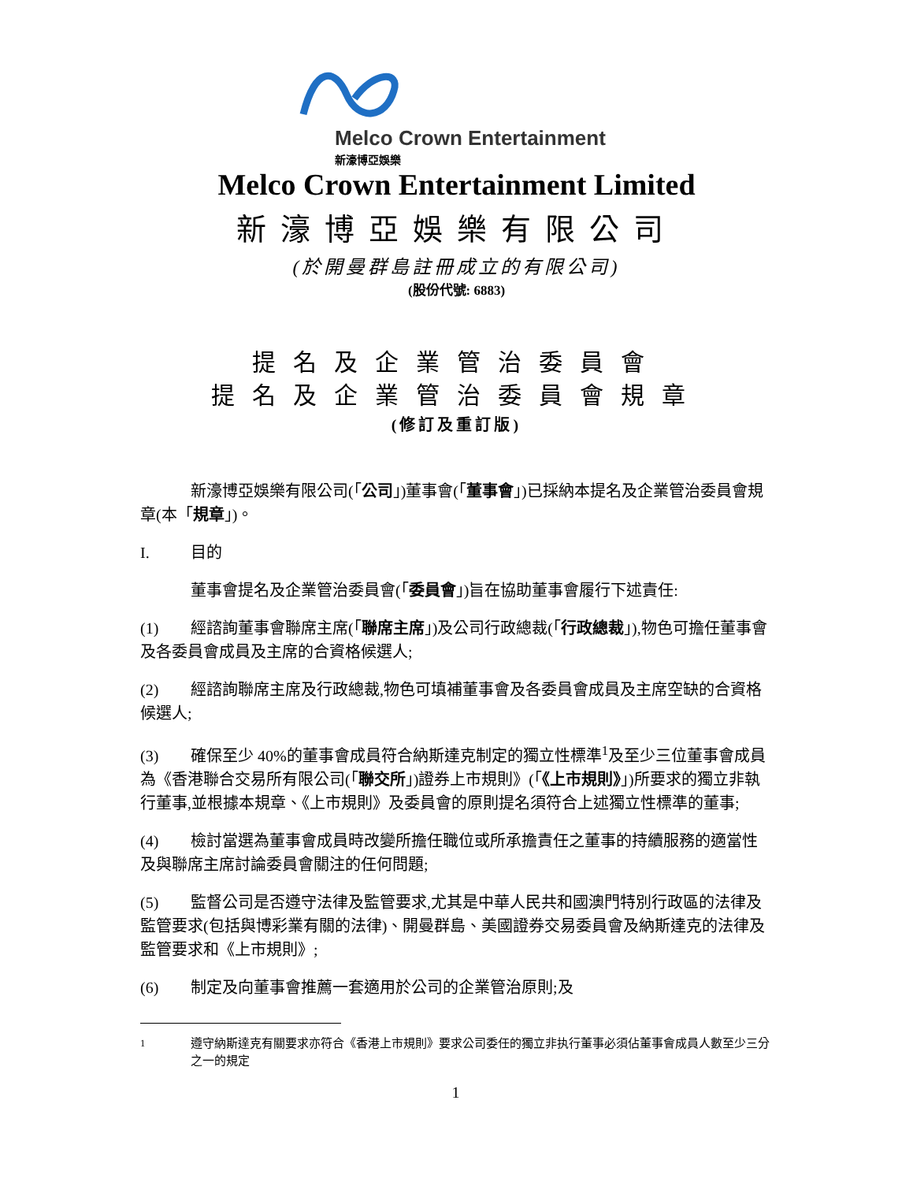Melco Crown Entertainment
新濠博亞娛樂
Melco Crown Entertainment Limited
新濠博亞娛樂有限公司
(於開曼群島註冊成立的有限公司)
(股份代號: 6883)
提名及企業管治委員會
提名及企業管治委員會規章
(修訂及重訂版)
新濠博亞娛樂有限公司(「公司」)董事會(「董事會」)已採納本提名及企業管治委員會規章(本「規章」)。
I. 目的
董事會提名及企業管治委員會(「委員會」)旨在協助董事會履行下述責任:
(1) 經諮詢董事會聯席主席(「聯席主席」)及公司行政總裁(「行政總裁」),物色可擔任董事會及各委員會成員及主席的合資格候選人;
(2) 經諮詢聯席主席及行政總裁,物色可填補董事會及各委員會成員及主席空缺的合資格候選人;
(3) 確保至少 40%的董事會成員符合納斯達克制定的獨立性標準<sup>1</sup>及至少三位董事會成員為《香港聯合交易所有限公司(「聯交所」)證券上市規則》(「《上市規則》」)所要求的獨立非執行董事,並根據本規章、《上市規則》及委員會的原則提名須符合上述獨立性標準的董事;
(4) 檢討當選為董事會成員時改變所擔任職位或所承擔責任之董事的持續服務的適當性及與聯席主席討論委員會關注的任何問題;
(5) 監督公司是否遵守法律及監管要求,尤其是中華人民共和國澳門特別行政區的法律及監管要求(包括與博彩業有關的法律)、開曼群島、美國證券交易委員會及納斯達克的法律及監管要求和《上市規則》;
(6) 制定及向董事會推薦一套適用於公司的企業管治原則;及
<sup>1</sup> 遵守納斯達克有關要求亦符合《香港上市規則》要求公司委任的獨立非执行董事必須佔董事會成員人數至少三分之一的規定
1